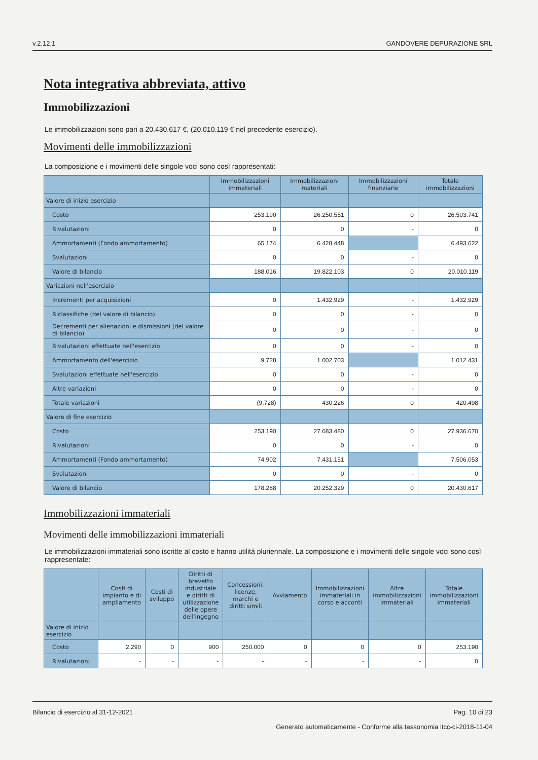v.2.12.1 GANDOVERE DEPURAZIONE SRL
Nota integrativa abbreviata, attivo
Immobilizzazioni
Le immobilizzazioni sono pari a 20.430.617 €, (20.010.119 € nel precedente esercizio).
Movimenti delle immobilizzazioni
La composizione e i movimenti delle singole voci sono così rappresentati:
| | Immobilizzazioni immateriali | Immobilizzazioni materiali | Immobilizzazioni finanziarie | Totale immobilizzazioni |
| --- | --- | --- | --- | --- |
| Valore di inizio esercizio | | | | |
| Costo | 253.190 | 26.250.551 | 0 | 26.503.741 |
| Rivalutazioni | 0 | 0 | - | 0 |
| Ammortamenti (Fondo ammortamento) | 65.174 | 6.428.448 | | 6.493.622 |
| Svalutazioni | 0 | 0 | - | 0 |
| Valore di bilancio | 188.016 | 19.822.103 | 0 | 20.010.119 |
| Variazioni nell'esercizio | | | | |
| Incrementi per acquisizioni | 0 | 1.432.929 | - | 1.432.929 |
| Riclassifiche (del valore di bilancio) | 0 | 0 | - | 0 |
| Decrementi per alienazioni e dismissioni (del valore di bilancio) | 0 | 0 | - | 0 |
| Rivalutazioni effettuate nell'esercizio | 0 | 0 | - | 0 |
| Ammortamento dell'esercizio | 9.728 | 1.002.703 | | 1.012.431 |
| Svalutazioni effettuate nell'esercizio | 0 | 0 | - | 0 |
| Altre variazioni | 0 | 0 | - | 0 |
| Totale variazioni | (9.728) | 430.226 | 0 | 420.498 |
| Valore di fine esercizio | | | | |
| Costo | 253.190 | 27.683.480 | 0 | 27.936.670 |
| Rivalutazioni | 0 | 0 | - | 0 |
| Ammortamenti (Fondo ammortamento) | 74.902 | 7.431.151 | | 7.506.053 |
| Svalutazioni | 0 | 0 | - | 0 |
| Valore di bilancio | 178.288 | 20.252.329 | 0 | 20.430.617 |
Immobilizzazioni immateriali
Movimenti delle immobilizzazioni immateriali
Le immobilizzazioni immateriali sono iscritte al costo e hanno utilità pluriennale. La composizione e i movimenti delle singole voci sono così rappresentate:
| | Costi di impianto e di ampliamento | Costi di sviluppo | Diritti di brevetto industriale e diritti di utilizzazione delle opere dell'ingegno | Concessioni, licenze, marchi e diritti simili | Avviamento | Immobilizzazioni immateriali in corso e acconti | Altre immobilizzazioni immateriali | Totale immobilizzazioni immateriali |
| --- | --- | --- | --- | --- | --- | --- | --- | --- |
| Valore di inizio esercizio | | | | | | | | |
| Costo | 2.290 | 0 | 900 | 250.000 | 0 | 0 | 0 | 253.190 |
| Rivalutazioni | - | - | - | - | - | - | - | 0 |
Bilancio di esercizio al 31-12-2021 Pag. 10 di 23
Generato automaticamente - Conforme alla tassonomia itcc-ci-2018-11-04